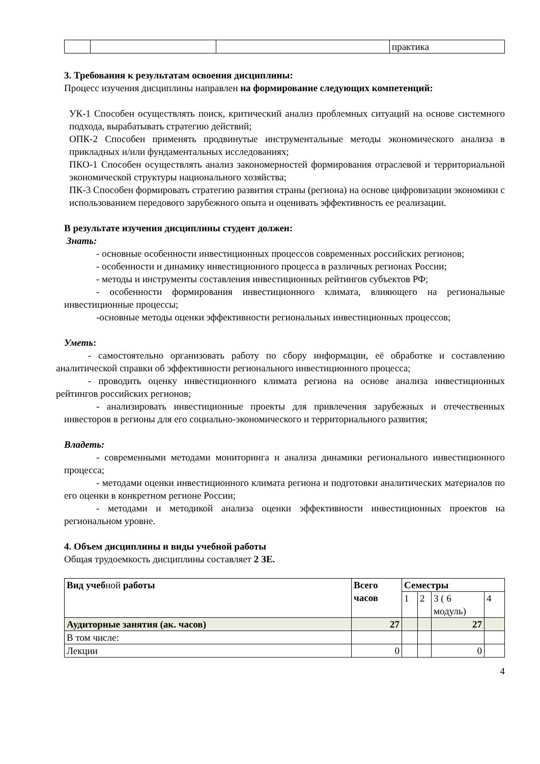| | | | практика |
3. Требования к результатам освоения дисциплины:
Процесс изучения дисциплины направлен на формирование следующих компетенций:
УК-1 Способен осуществлять поиск, критический анализ проблемных ситуаций на основе системного подхода, вырабатывать стратегию действий;
ОПК-2 Способен применять продвинутые инструментальные методы экономического анализа в прикладных и/или фундаментальных исследованиях;
ПКО-1 Способен осуществлять анализ закономерностей формирования отраслевой и территориальной экономической структуры национального хозяйства;
ПК-3 Способен формировать стратегию развития страны (региона) на основе цифровизации экономики с использованием передового зарубежного опыта и оценивать эффективность ее реализации.
В результате изучения дисциплины студент должен:
Знать:
- основные особенности инвестиционных процессов современных российских регионов;
- особенности и динамику инвестиционного процесса в различных регионах России;
- методы и инструменты составления инвестиционных рейтингов субъектов РФ;
- особенности формирования инвестиционного климата, влияющего на региональные инвестиционные процессы;
-основные методы оценки эффективности региональных инвестиционных процессов;
Уметь:
- самостоятельно организовать работу по сбору информации, её обработке и составлению аналитической справки об эффективности регионального инвестиционного процесса;
- проводить оценку инвестиционного климата региона на основе анализа инвестиционных рейтингов российских регионов;
- анализировать инвестиционные проекты для привлечения зарубежных и отечественных инвесторов в регионы для его социально-экономического и территориального развития;
Владеть:
- современными методами мониторинга и анализа динамики регионального инвестиционного процесса;
- методами оценки инвестиционного климата региона и подготовки аналитических материалов по его оценки в конкретном регионе России;
- методами и методикой анализа оценки эффективности инвестиционных проектов на региональном уровне.
4. Объем дисциплины и виды учебной работы
Общая трудоемкость дисциплины составляет 2 ЗЕ.
| Вид учеб ной работы | Всего часов | Семестры | | | |
| | | 1 | 2 | 3 ( 6 модуль) | 4 |
| Аудиторные занятия (ак. часов) | 27 | | | 27 | |
| В том числе: | | | | | |
| Лекции | 0 | | | 0 | |
4